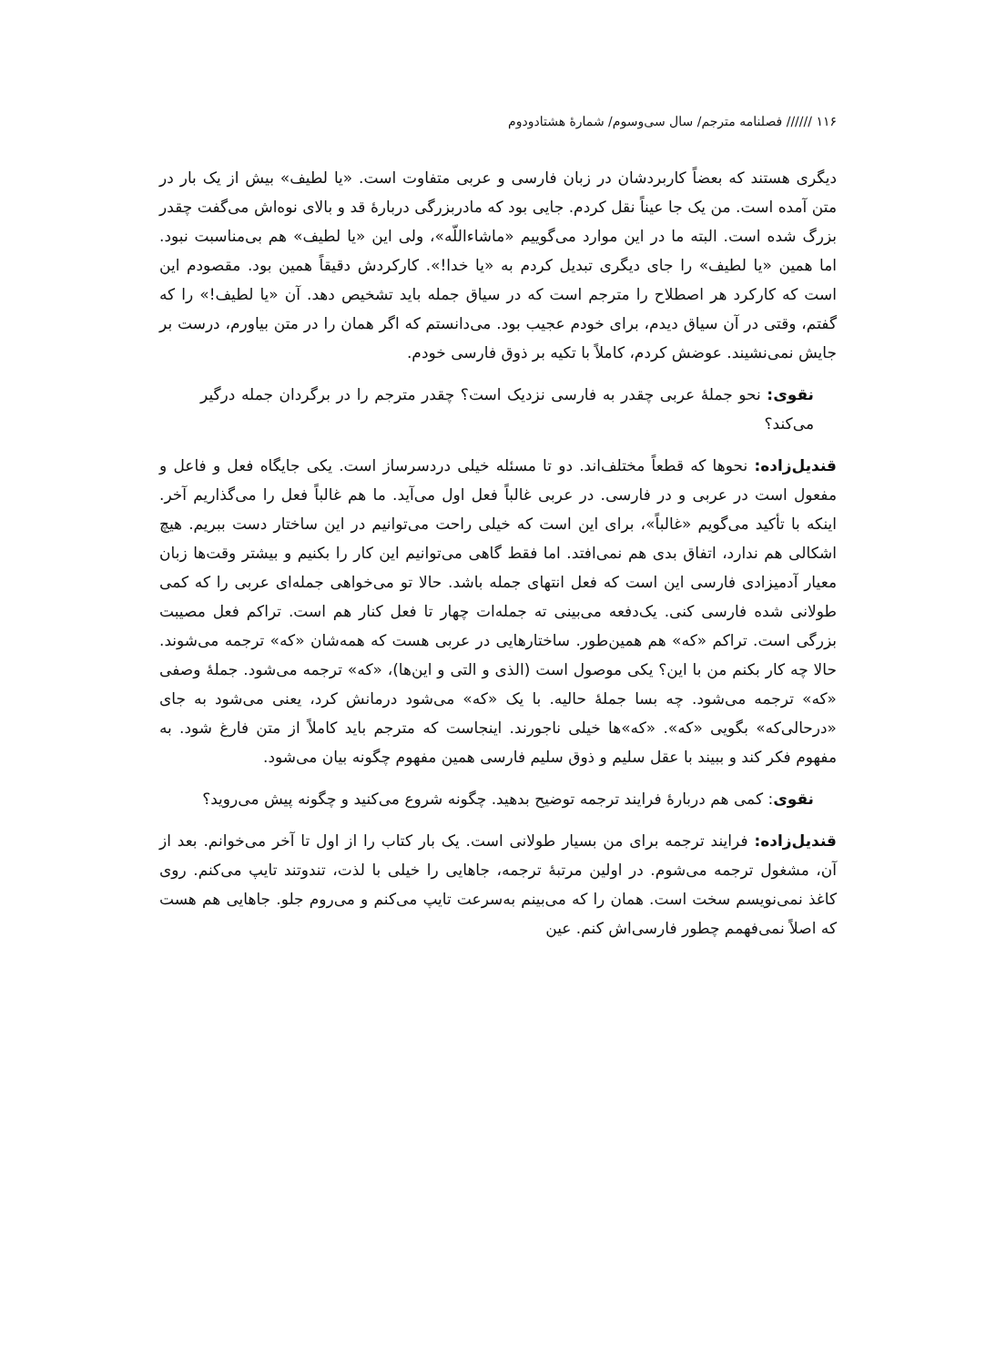۱۱۶ ////// فصلنامه مترجم/ سال سی‌وسوم/ شمارهٔ هشتادودوم
دیگری هستند که بعضاً کاربردشان در زبان فارسی و عربی متفاوت است. «یا لطیف» بیش از یک بار در متن آمده است. من یک جا عیناً نقل کردم. جایی بود که مادربزرگی دربارهٔ قد و بالای نوه‌اش می‌گفت چقدر بزرگ شده است. البته ما در این موارد می‌گوییم «ماشاءاللّه»، ولی این «یا لطیف» هم بی‌مناسبت نبود. اما همین «یا لطیف» را جای دیگری تبدیل کردم به «یا خدا!». کارکردش دقیقاً همین بود. مقصودم این است که کارکرد هر اصطلاح را مترجم است که در سیاق جمله باید تشخیص دهد. آن «یا لطیف!» را که گفتم، وقتی در آن سیاق دیدم، برای خودم عجیب بود. می‌دانستم که اگر همان را در متن بیاورم، درست بر جایش نمی‌نشیند. عوضش کردم، کاملاً با تکیه بر ذوق فارسی خودم.
نقوی: نحو جملهٔ عربی چقدر به فارسی نزدیک است؟ چقدر مترجم را در برگردان جمله درگیر می‌کند؟
قندیل‌زاده: نحوها که قطعاً مختلف‌اند. دو تا مسئله خیلی دردسرساز است. یکی جایگاه فعل و فاعل و مفعول است در عربی و در فارسی. در عربی غالباً فعل اول می‌آید. ما هم غالباً فعل را می‌گذاریم آخر. اینکه با تأکید می‌گویم «غالباً»، برای این است که خیلی راحت می‌توانیم در این ساختار دست ببریم. هیچ اشکالی هم ندارد، اتفاق بدی هم نمی‌افتد. اما فقط گاهی می‌توانیم این کار را بکنیم و بیشتر وقت‌ها زبان معیار آدمیزادی فارسی این است که فعل انتهای جمله باشد. حالا تو می‌خواهی جمله‌ای عربی را که کمی طولانی شده فارسی کنی. یک‌دفعه می‌بینی ته جمله‌ات چهار تا فعل کنار هم است. تراکم فعل مصیبت بزرگی است. تراکم «که» هم همین‌طور. ساختارهایی در عربی هست که همه‌شان «که» ترجمه می‌شوند. حالا چه کار بکنم من با این؟ یکی موصول است (الذی و التی و این‌ها)، «که» ترجمه می‌شود. جملهٔ وصفی «که» ترجمه می‌شود. چه بسا جملهٔ حالیه. با یک «که» می‌شود درمانش کرد، یعنی می‌شود به جای «درحالی‌که» بگویی «که». «که»ها خیلی ناجورند. اینجاست که مترجم باید کاملاً از متن فارغ شود. به مفهوم فکر کند و ببیند با عقل سلیم و ذوق سلیم فارسی همین مفهوم چگونه بیان می‌شود.
نقوی: کمی هم دربارهٔ فرایند ترجمه توضیح بدهید. چگونه شروع می‌کنید و چگونه پیش می‌روید؟
قندیل‌زاده: فرایند ترجمه برای من بسیار طولانی است. یک بار کتاب را از اول تا آخر می‌خوانم. بعد از آن، مشغول ترجمه می‌شوم. در اولین مرتبهٔ ترجمه، جاهایی را خیلی با لذت، تندوتند تایپ می‌کنم. روی کاغذ نمی‌نویسم سخت است. همان را که می‌بینم به‌سرعت تایپ می‌کنم و می‌روم جلو. جاهایی هم هست که اصلاً نمی‌فهمم چطور فارسی‌اش کنم. عین